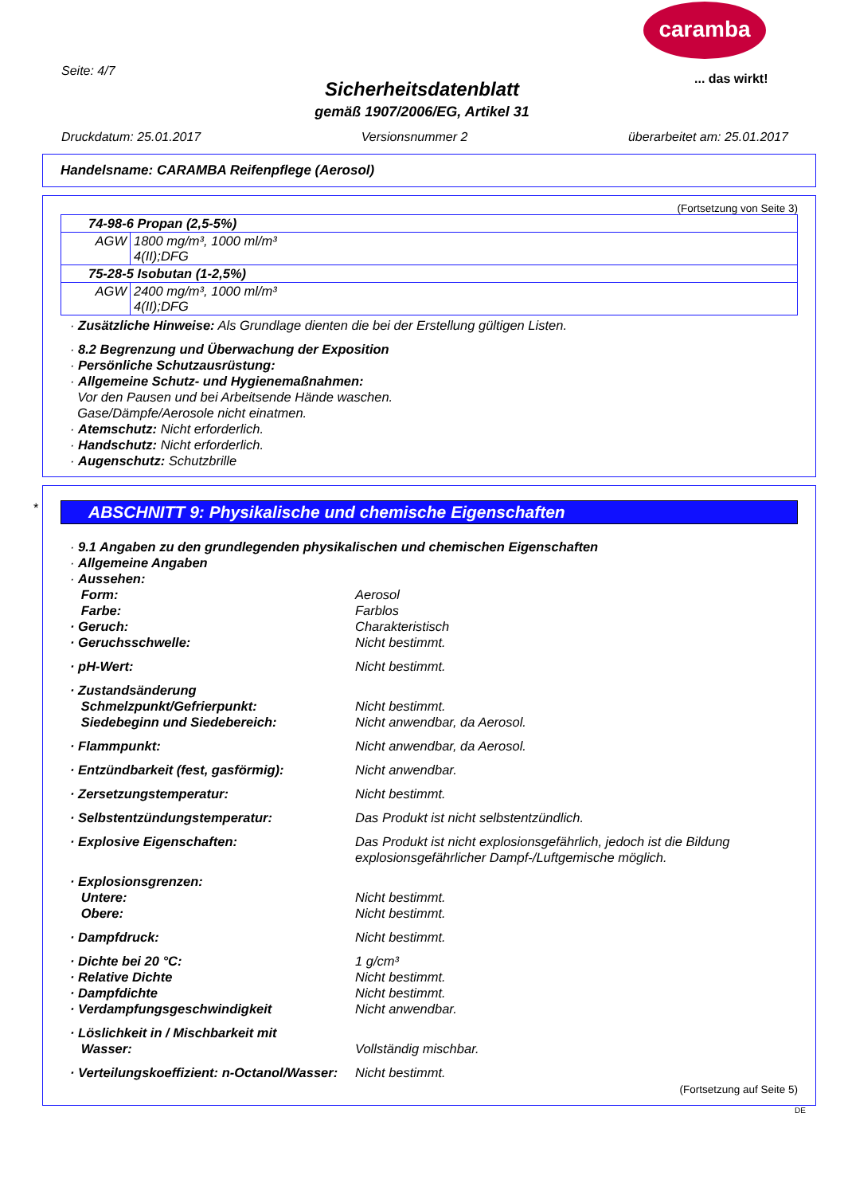caramba
... das wirkt!
Seite: 4/7
Sicherheitsdatenblatt
gemäß 1907/2006/EG, Artikel 31
Druckdatum: 25.01.2017 Versionsnummer 2 überarbeitet am: 25.01.2017
Handelsname: CARAMBA Reifenpflege (Aerosol)
(Fortsetzung von Seite 3)
| 74-98-6 Propan (2,5-5%) | |
| AGW | 1800 mg/m³, 1000 ml/m³ 4(II);DFG |
| 75-28-5 Isobutan (1-2,5%) | |
| AGW | 2400 mg/m³, 1000 ml/m³ 4(II);DFG |
· Zusätzliche Hinweise: Als Grundlage dienten die bei der Erstellung gültigen Listen.
· 8.2 Begrenzung und Überwachung der Exposition
· Persönliche Schutzausrüstung:
· Allgemeine Schutz- und Hygienemaßnahmen:
Vor den Pausen und bei Arbeitsende Hände waschen.
Gase/Dämpfe/Aerosole nicht einatmen.
· Atemschutz: Nicht erforderlich.
· Handschutz: Nicht erforderlich.
· Augenschutz: Schutzbrille
*
ABSCHNITT 9: Physikalische und chemische Eigenschaften
· 9.1 Angaben zu den grundlegenden physikalischen und chemischen Eigenschaften
· Allgemeine Angaben
· Aussehen:
Form: Aerosol Farbe: Farblos · Geruch: Charakteristisch · Geruchsschwelle: Nicht bestimmt.
· pH-Wert: Nicht bestimmt.
· Zustandsänderung Schmelzpunkt/Gefrierpunkt: Nicht bestimmt. Siedebeginn und Siedebereich: Nicht anwendbar, da Aerosol.
· Flammpunkt: Nicht anwendbar, da Aerosol.
· Entzündbarkeit (fest, gasförmig): Nicht anwendbar.
· Zersetzungstemperatur: Nicht bestimmt.
· Selbstentzündungstemperatur: Das Produkt ist nicht selbstentzündlich.
· Explosive Eigenschaften: Das Produkt ist nicht explosionsgefährlich, jedoch ist die Bildung explosionsgefährlicher Dampf-/Luftgemische möglich.
· Explosionsgrenzen: Untere: Nicht bestimmt. Obere: Nicht bestimmt.
· Dampfdruck: Nicht bestimmt.
· Dichte bei 20 °C: 1 g/cm³ · Relative Dichte Nicht bestimmt. · Dampfdichte Nicht bestimmt. · Verdampfungsgeschwindigkeit Nicht anwendbar.
· Löslichkeit in / Mischbarkeit mit
Wasser:
Vollständig mischbar.
· Verteilungskoeffizient: n-Octanol/Wasser: Nicht bestimmt.
(Fortsetzung auf Seite 5)
DE